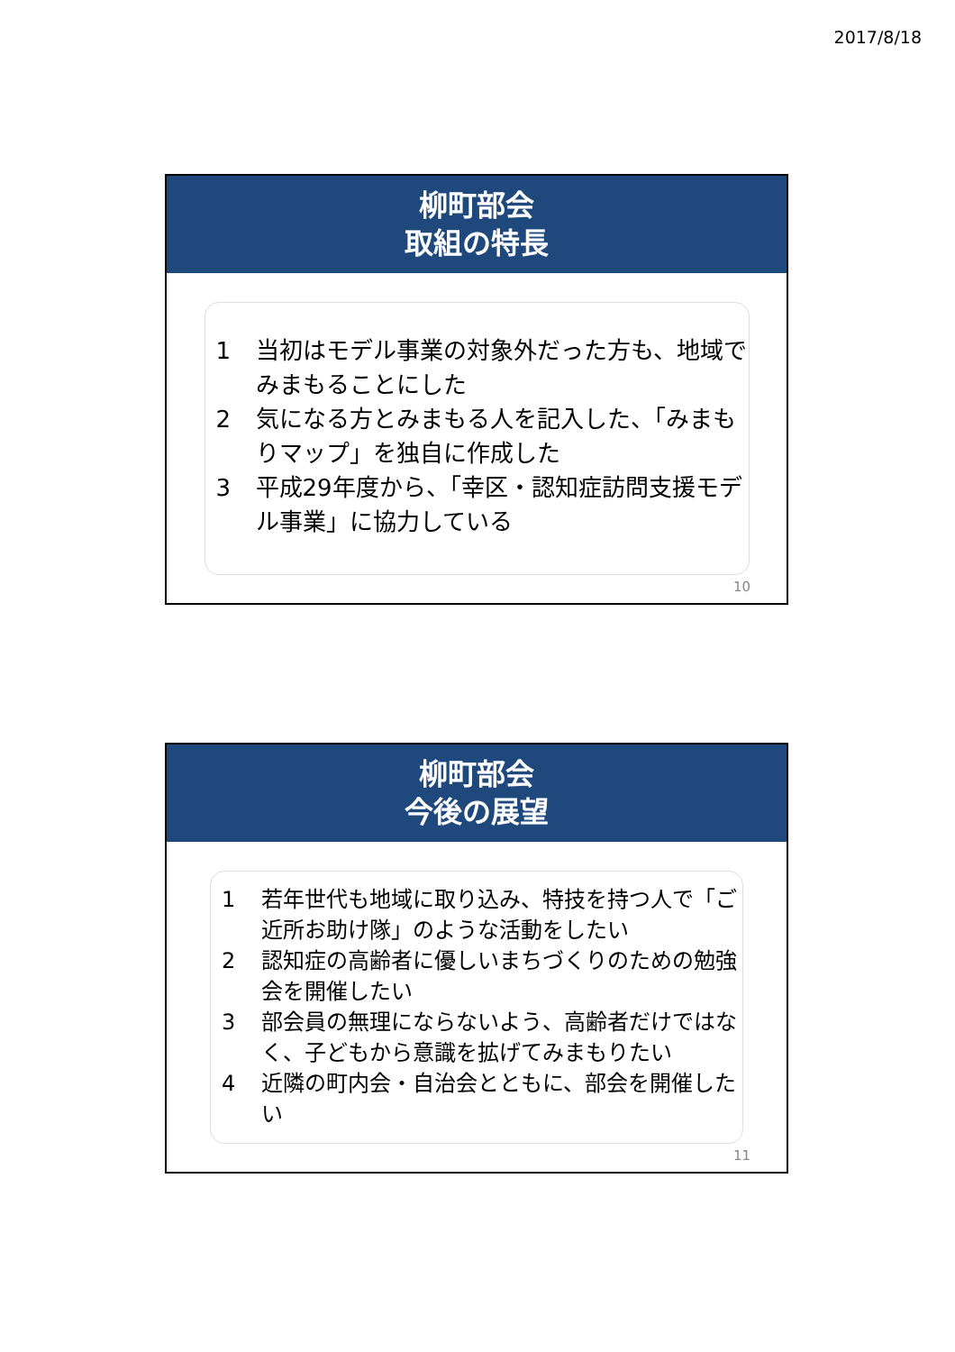2017/8/18
柳町部会
取組の特長
1 当初はモデル事業の対象外だった方も、地域でみまもることにした
2 気になる方とみまもる人を記入した、「みまもりマップ」を独自に作成した
3 平成29年度から、「幸区・認知症訪問支援モデル事業」に協力している
10
柳町部会
今後の展望
1 若年世代も地域に取り込み、特技を持つ人で「ご近所お助け隊」のような活動をしたい
2 認知症の高齢者に優しいまちづくりのための勉強会を開催したい
3 部会員の無理にならないよう、高齢者だけではなく、子どもから意識を拡げてみまもりたい
4 近隣の町内会・自治会とともに、部会を開催したい
11